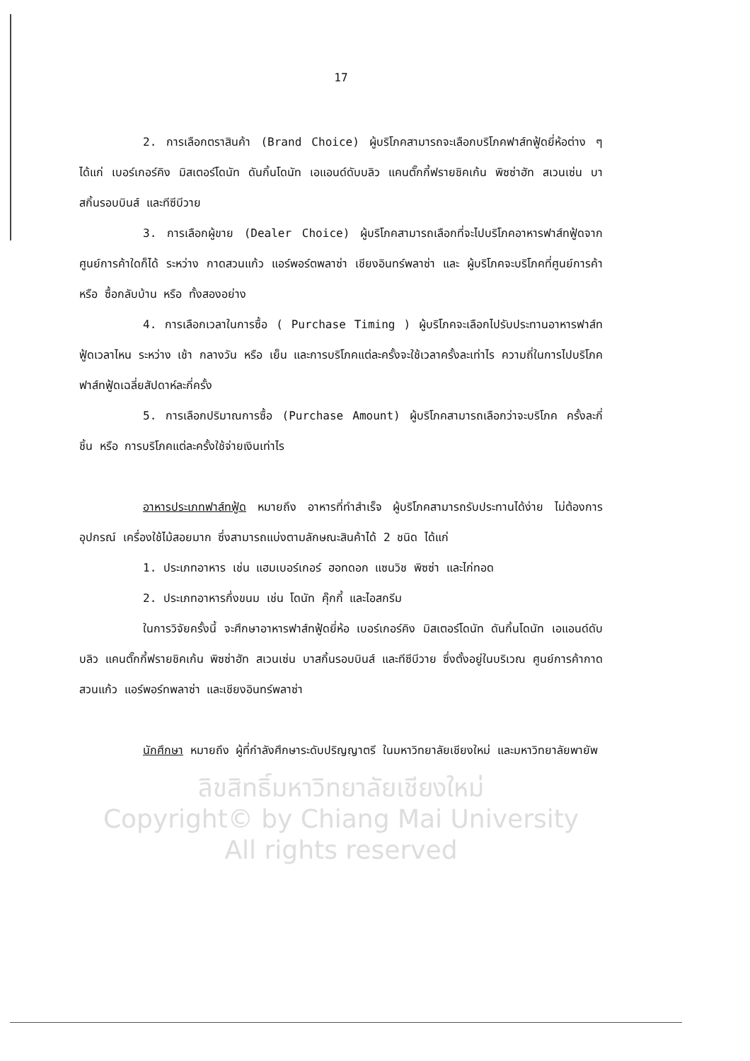17
2. การเลือกตราสินค้า (Brand Choice) ผู้บริโภคสามารถจะเลือกบริโภคฟาส์ทฟู้ดยี่ห้อต่าง ๆ ได้แก่ เบอร์เกอร์คิง มิสเตอร์โดนัท ดันกิ้นโดนัท เอแอนด์ดับบลิว แคนตั๊กกี้ฟรายชิคเก้น พิซซ่าฮัท สเวนเซ่น บาสกิ้นรอบบินส์ และทีซีบีวาย
3. การเลือกผู้ขาย (Dealer Choice) ผู้บริโภคสามารถเลือกที่จะไปบริโภคอาหารฟาส์ทฟู้ดจากศูนย์การค้าใดก็ได้ ระหว่าง กาดสวนแก้ว แอร์พอร์ตพลาซ่า เชียงอินทร์พลาซ่า และ ผู้บริโภคจะบริโภคที่ศูนย์การค้า หรือ ซื้อกลับบ้าน หรือ ทั้งสองอย่าง
4. การเลือกเวลาในการซื้อ ( Purchase Timing ) ผู้บริโภคจะเลือกไปรับประทานอาหารฟาส์ทฟู้ดเวลาไหน ระหว่าง เช้า กลางวัน หรือ เย็น และการบริโภคแต่ละครั้งจะใช้เวลาครั้งละเท่าไร ความถี่ในการไปบริโภคฟาส์ทฟู้ดเฉลี่ยสัปดาห์ละกี่ครั้ง
5. การเลือกปริมาณการซื้อ (Purchase Amount) ผู้บริโภคสามารถเลือกว่าจะบริโภค ครั้งละกี่ชิ้น หรือ การบริโภคแต่ละครั้งใช้จ่ายเงินเท่าไร
อาหารประเภทฟาส์ทฟู้ด หมายถึง อาหารที่ทำสำเร็จ ผู้บริโภคสามารถรับประทานได้ง่าย ไม่ต้องการอุปกรณ์ เครื่องใช้ไม้สอยมาก ซึ่งสามารถแบ่งตามลักษณะสินค้าได้ 2 ชนิด ได้แก่
1. ประเภทอาหาร เช่น แฮมเบอร์เกอร์ ฮอทดอก แซนวิช พิซซ่า และไก่ทอด
2. ประเภทอาหารกึ่งขนม เช่น โดนัท คุ๊กกี้ และไอสกรีม
ในการวิจัยครั้งนี้ จะศึกษาอาหารฟาส์ทฟู้ดยี่ห้อ เบอร์เกอร์คิง มิสเตอร์โดนัท ดันกิ้นโดนัท เอแอนด์ดับบลิว แคนตั๊กกี้ฟรายชิคเก้น พิซซ่าฮัท สเวนเซ่น บาสกิ้นรอบบินส์ และทีซีบีวาย ซึ่งตั้งอยู่ในบริเวณ ศูนย์การค้ากาดสวนแก้ว แอร์พอร์ทพลาซ่า และเชียงอินทร์พลาซ่า
นักศึกษา หมายถึง ผู้ที่กำลังศึกษาระดับปริญญาตรี ในมหาวิทยาลัยเชียงใหม่ และมหาวิทยาลัยพายัพ
ลิขสิทธิ์มหาวิทยาลัยเชียงใหม่
Copyright© by Chiang Mai University
All rights reserved